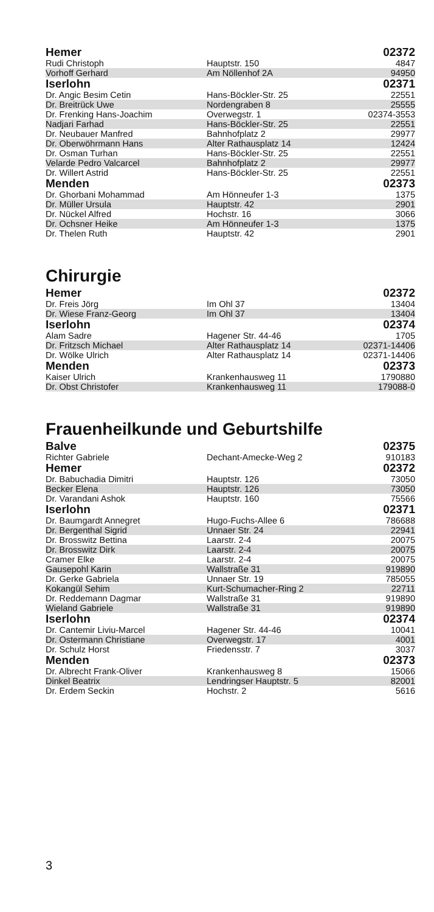| Hemer | | 02372 |
| --- | --- | --- |
| Rudi Christoph | Hauptstr. 150 | 4847 |
| Vorhoff Gerhard | Am Nöllenhof 2A | 94950 |
| Iserlohn | | 02371 |
| Dr. Angic Besim Cetin | Hans-Böckler-Str. 25 | 22551 |
| Dr. Breitrück Uwe | Nordengraben 8 | 25555 |
| Dr. Frenking Hans-Joachim | Overwegstr. 1 | 02374-3553 |
| Nadjari Farhad | Hans-Böckler-Str. 25 | 22551 |
| Dr. Neubauer Manfred | Bahnhofplatz 2 | 29977 |
| Dr. Oberwöhrmann Hans | Alter Rathausplatz 14 | 12424 |
| Dr. Osman Turhan | Hans-Böckler-Str. 25 | 22551 |
| Velarde Pedro Valcarcel | Bahnhofplatz 2 | 29977 |
| Dr. Willert Astrid | Hans-Böckler-Str. 25 | 22551 |
| Menden | | 02373 |
| Dr. Ghorbani Mohammad | Am Hönneufer 1-3 | 1375 |
| Dr. Müller Ursula | Hauptstr. 42 | 2901 |
| Dr. Nückel Alfred | Hochstr. 16 | 3066 |
| Dr. Ochsner Heike | Am Hönneufer 1-3 | 1375 |
| Dr. Thelen Ruth | Hauptstr. 42 | 2901 |
Chirurgie
| Hemer | | 02372 |
| --- | --- | --- |
| Dr. Freis Jörg | Im Ohl 37 | 13404 |
| Dr. Wiese Franz-Georg | Im Ohl 37 | 13404 |
| Iserlohn | | 02374 |
| Alam Sadre | Hagener Str. 44-46 | 1705 |
| Dr. Fritzsch Michael | Alter Rathausplatz 14 | 02371-14406 |
| Dr. Wölke Ulrich | Alter Rathausplatz 14 | 02371-14406 |
| Menden | | 02373 |
| Kaiser Ulrich | Krankenhausweg 11 | 1790880 |
| Dr. Obst Christofer | Krankenhausweg 11 | 179088-0 |
Frauenheilkunde und Geburtshilfe
| Balve | | 02375 |
| --- | --- | --- |
| Richter Gabriele | Dechant-Amecke-Weg 2 | 910183 |
| Hemer | | 02372 |
| Dr. Babuchadia Dimitri | Hauptstr. 126 | 73050 |
| Becker Elena | Hauptstr. 126 | 73050 |
| Dr. Varandani Ashok | Hauptstr. 160 | 75566 |
| Iserlohn | | 02371 |
| Dr. Baumgardt Annegret | Hugo-Fuchs-Allee 6 | 786688 |
| Dr. Bergenthal Sigrid | Unnaer Str. 24 | 22941 |
| Dr. Brosswitz Bettina | Laarstr. 2-4 | 20075 |
| Dr. Brosswitz Dirk | Laarstr. 2-4 | 20075 |
| Cramer Elke | Laarstr. 2-4 | 20075 |
| Gausepohl Karin | Wallstraße 31 | 919890 |
| Dr. Gerke Gabriela | Unnaer Str. 19 | 785055 |
| Kokangül Sehim | Kurt-Schumacher-Ring 2 | 22711 |
| Dr. Reddemann Dagmar | Wallstraße 31 | 919890 |
| Wieland Gabriele | Wallstraße 31 | 919890 |
| Iserlohn | | 02374 |
| Dr. Cantemir Liviu-Marcel | Hagener Str. 44-46 | 10041 |
| Dr. Ostermann Christiane | Overwegstr. 17 | 4001 |
| Dr. Schulz Horst | Friedensstr. 7 | 3037 |
| Menden | | 02373 |
| Dr. Albrecht Frank-Oliver | Krankenhausweg 8 | 15066 |
| Dinkel Beatrix | Lendringser Hauptstr. 5 | 82001 |
| Dr. Erdem Seckin | Hochstr. 2 | 5616 |
3